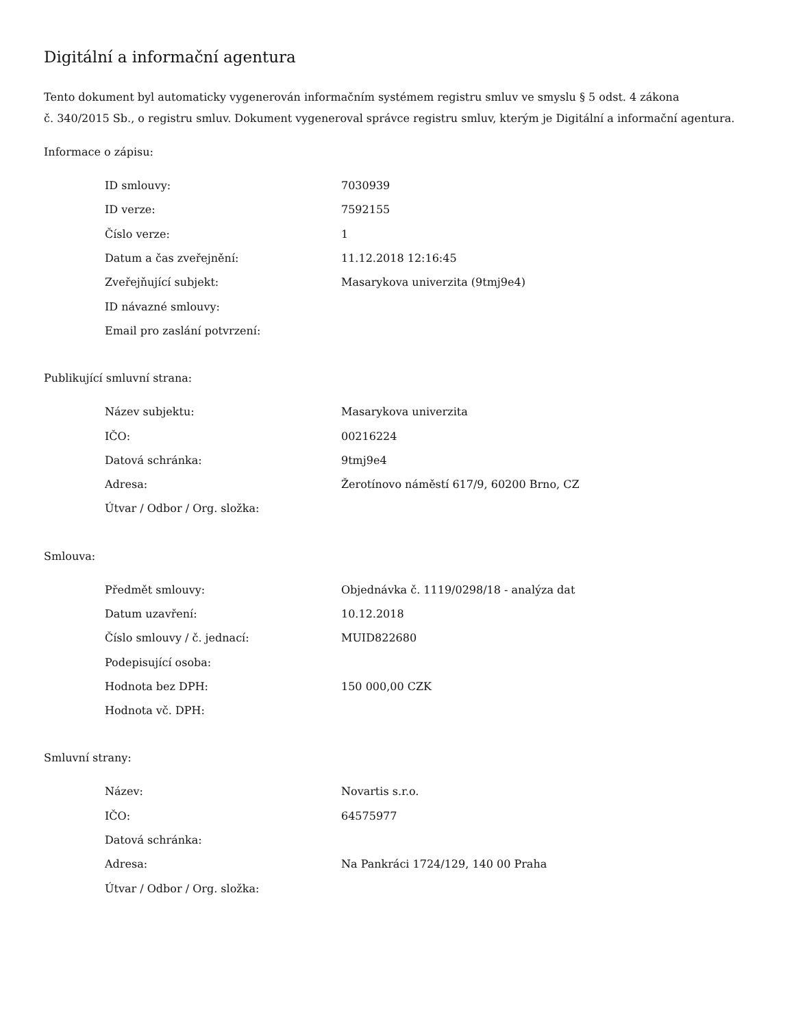Digitální a informační agentura
Tento dokument byl automaticky vygenerován informačním systémem registru smluv ve smyslu § 5 odst. 4 zákona
č. 340/2015 Sb., o registru smluv. Dokument vygeneroval správce registru smluv, kterým je Digitální a informační agentura.
Informace o zápisu:
| ID smlouvy: | 7030939 |
| ID verze: | 7592155 |
| Číslo verze: | 1 |
| Datum a čas zveřejnění: | 11.12.2018 12:16:45 |
| Zveřejňující subjekt: | Masarykova univerzita (9tmj9e4) |
| ID návazné smlouvy: | |
| Email pro zaslání potvrzení: | |
Publikující smluvní strana:
| Název subjektu: | Masarykova univerzita |
| IČO: | 00216224 |
| Datová schránka: | 9tmj9e4 |
| Adresa: | Žerotínovo náměstí 617/9, 60200 Brno, CZ |
| Útvar / Odbor / Org. složka: | |
Smlouva:
| Předmět smlouvy: | Objednávka č. 1119/0298/18 - analýza dat |
| Datum uzavření: | 10.12.2018 |
| Číslo smlouvy / č. jednací: | MUID822680 |
| Podepisující osoba: | |
| Hodnota bez DPH: | 150 000,00 CZK |
| Hodnota vč. DPH: | |
Smluvní strany:
| Název: | Novartis s.r.o. |
| IČO: | 64575977 |
| Datová schránka: | |
| Adresa: | Na Pankráci 1724/129, 140 00 Praha |
| Útvar / Odbor / Org. složka: | |